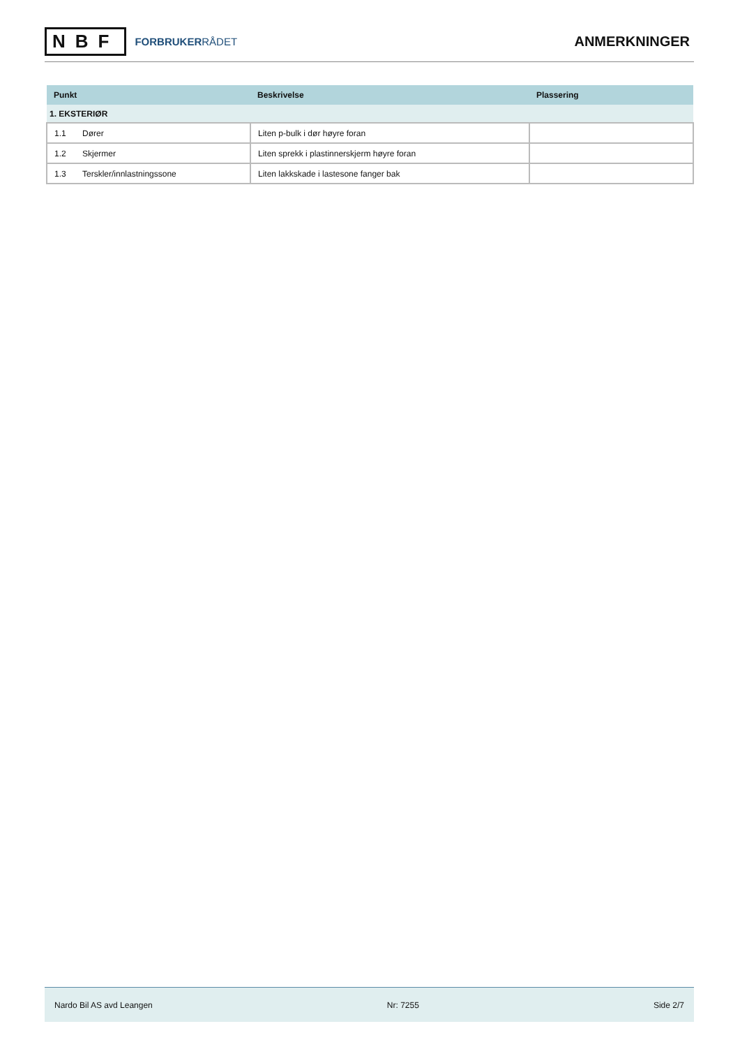NBF
FORBRUKERRÅDET
ANMERKNINGER
| Punkt | Beskrivelse | Plassering |
| --- | --- | --- |
| 1. EKSTERIØR | | |
| 1.1 Dører | Liten p-bulk i dør høyre foran | |
| 1.2 Skjermer | Liten sprekk i plastinnerskjerm høyre foran | |
| 1.3 Terskler/innlastningssone | Liten lakkskade i lastesone fanger bak | |
Nardo Bil AS avd Leangen Nr: 7255 Side 2/7